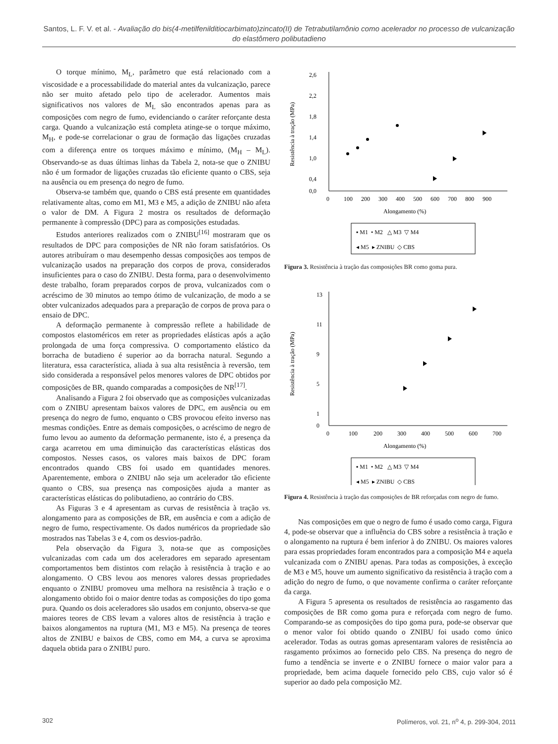Santos, L. F. V. et al. - Avaliação do bis(4-metilfenilditiocarbimato)zincato(II) de Tetrabutilamônio como acelerador no processo de vulcanização do elastômero polibutadieno
O torque mínimo, M<sub>L</sub>, parâmetro que está relacionado com a viscosidade e a processabilidade do material antes da vulcanização, parece não ser muito afetado pelo tipo de acelerador. Aumentos mais significativos nos valores de M<sub>L</sub> são encontrados apenas para as composições com negro de fumo, evidenciando o caráter reforçante desta carga. Quando a vulcanização está completa atinge-se o torque máximo, M<sub>H</sub>, e pode-se correlacionar o grau de formação das ligações cruzadas com a diferença entre os torques máximo e mínimo, (M<sub>H</sub> – M<sub>L</sub>). Observando-se as duas últimas linhas da Tabela 2, nota-se que o ZNIBU não é um formador de ligações cruzadas tão eficiente quanto o CBS, seja na ausência ou em presença do negro de fumo.
Observa-se também que, quando o CBS está presente em quantidades relativamente altas, como em M1, M3 e M5, a adição de ZNIBU não afeta o valor de DM. A Figura 2 mostra os resultados de deformação permanente à compressão (DPC) para as composições estudadas.
Estudos anteriores realizados com o ZNIBU<sup>[16]</sup> mostraram que os resultados de DPC para composições de NR não foram satisfatórios. Os autores atribuíram o mau desempenho dessas composições aos tempos de vulcanização usados na preparação dos corpos de prova, considerados insuficientes para o caso do ZNIBU. Desta forma, para o desenvolvimento deste trabalho, foram preparados corpos de prova, vulcanizados com o acréscimo de 30 minutos ao tempo ótimo de vulcanização, de modo a se obter vulcanizados adequados para a preparação de corpos de prova para o ensaio de DPC.
A deformação permanente à compressão reflete a habilidade de compostos elastoméricos em reter as propriedades elásticas após a ação prolongada de uma força compressiva. O comportamento elástico da borracha de butadieno é superior ao da borracha natural. Segundo a literatura, essa característica, aliada à sua alta resistência à reversão, tem sido considerada a responsável pelos menores valores de DPC obtidos por composições de BR, quando comparadas a composições de NR<sup>[17]</sup>.
Analisando a Figura 2 foi observado que as composições vulcanizadas com o ZNIBU apresentam baixos valores de DPC, em ausência ou em presença do negro de fumo, enquanto o CBS provocou efeito inverso nas mesmas condições. Entre as demais composições, o acréscimo de negro de fumo levou ao aumento da deformação permanente, isto é, a presença da carga acarretou em uma diminuição das características elásticas dos compostos. Nesses casos, os valores mais baixos de DPC foram encontrados quando CBS foi usado em quantidades menores. Aparentemente, embora o ZNIBU não seja um acelerador tão eficiente quanto o CBS, sua presença nas composições ajuda a manter as características elásticas do polibutadieno, ao contrário do CBS.
As Figuras 3 e 4 apresentam as curvas de resistência à tração vs. alongamento para as composições de BR, em ausência e com a adição de negro de fumo, respectivamente. Os dados numéricos da propriedade são mostrados nas Tabelas 3 e 4, com os desvios-padrão.
Pela observação da Figura 3, nota-se que as composições vulcanizadas com cada um dos aceleradores em separado apresentam comportamentos bem distintos com relação à resistência à tração e ao alongamento. O CBS levou aos menores valores dessas propriedades enquanto o ZNIBU promoveu uma melhora na resistência à tração e o alongamento obtido foi o maior dentre todas as composições do tipo goma pura. Quando os dois aceleradores são usados em conjunto, observa-se que maiores teores de CBS levam a valores altos de resistência à tração e baixos alongamentos na ruptura (M1, M3 e M5). Na presença de teores altos de ZNIBU e baixos de CBS, como em M4, a curva se aproxima daquela obtida para o ZNIBU puro.
2,6
2,2
1,8
1,4
1,0
0,4
0,0
0
100
200
300
400
500
600
700
800
900
Alongamento (%)
Resistência à tração (MPa)
▪ M1 • M2 △ M3 ▽ M4
◂ M5 ▸ ZNIBU ◇ CBS
Figura 3. Resistência à tração das composições BR como goma pura.
13
11
9
5
1
0
0
100
200
300
400
500
600
700
Alongamento (%)
Resistência à tração (MPa)
▪ M1 • M2 △ M3 ▽ M4
◂ M5 ▸ ZNIBU ◇ CBS
Figura 4. Resistência à tração das composições de BR reforçadas com negro de fumo.
Nas composições em que o negro de fumo é usado como carga, Figura 4, pode-se observar que a influência do CBS sobre a resistência à tração e o alongamento na ruptura é bem inferior à do ZNIBU. Os maiores valores para essas propriedades foram encontrados para a composição M4 e aquela vulcanizada com o ZNIBU apenas. Para todas as composições, à exceção de M3 e M5, houve um aumento significativo da resistência à tração com a adição do negro de fumo, o que novamente confirma o caráter reforçante da carga.
A Figura 5 apresenta os resultados de resistência ao rasgamento das composições de BR como goma pura e reforçada com negro de fumo. Comparando-se as composições do tipo goma pura, pode-se observar que o menor valor foi obtido quando o ZNIBU foi usado como único acelerador. Todas as outras gomas apresentaram valores de resistência ao rasgamento próximos ao fornecido pelo CBS. Na presença do negro de fumo a tendência se inverte e o ZNIBU fornece o maior valor para a propriedade, bem acima daquele fornecido pelo CBS, cujo valor só é superior ao dado pela composição M2.
302 Polímeros, vol. 21, n<sup>o</sup> 4, p. 299-304, 2011